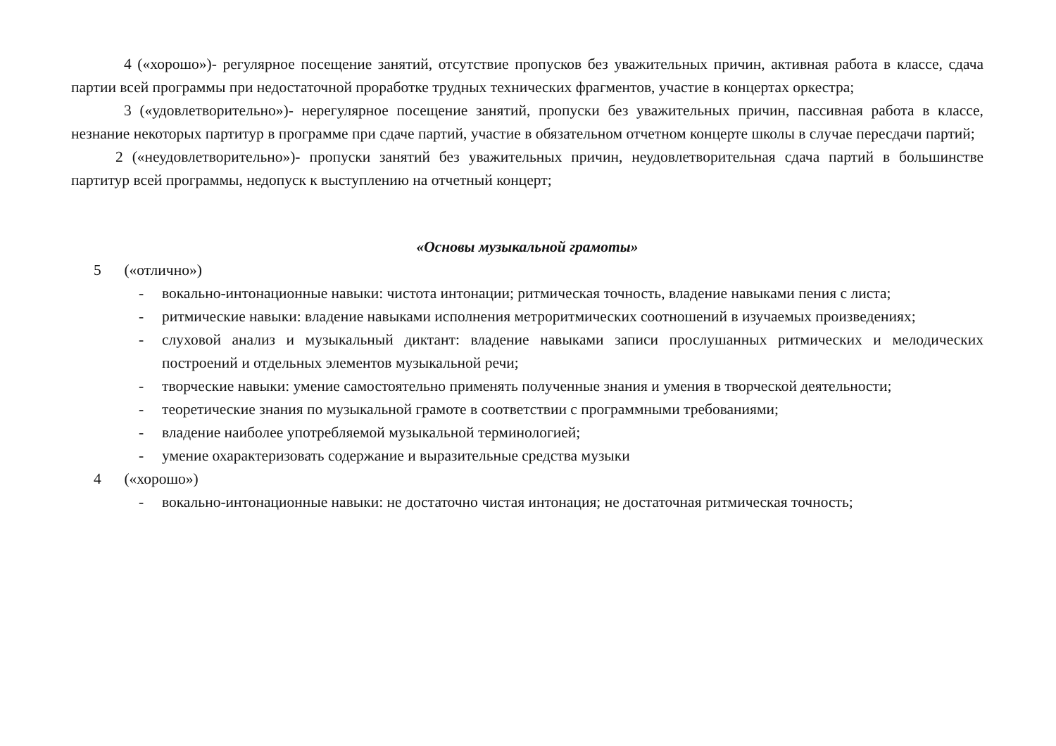4 («хорошо»)- регулярное посещение занятий, отсутствие пропусков без уважительных причин, активная работа в классе, сдача партии всей программы при недостаточной проработке трудных технических фрагментов, участие в концертах оркестра;
3 («удовлетворительно»)- нерегулярное посещение занятий, пропуски без уважительных причин, пассивная работа в классе, незнание некоторых партитур в программе при сдаче партий, участие в обязательном отчетном концерте школы в случае пересдачи партий;
2 («неудовлетворительно»)- пропуски занятий без уважительных причин, неудовлетворительная сдача партий в большинстве партитур всей программы, недопуск к выступлению на отчетный концерт;
«Основы музыкальной грамоты»
5 («отлично»)
- вокально-интонационные навыки: чистота интонации; ритмическая точность, владение навыками пения с листа;
- ритмические навыки: владение навыками исполнения метроритмических соотношений в изучаемых произведениях;
- слуховой анализ и музыкальный диктант: владение навыками записи прослушанных ритмических и мелодических построений и отдельных элементов музыкальной речи;
- творческие навыки: умение самостоятельно применять полученные знания и умения в творческой деятельности;
- теоретические знания по музыкальной грамоте в соответствии с программными требованиями;
- владение наиболее употребляемой музыкальной терминологией;
- умение охарактеризовать содержание и выразительные средства музыки
4 («хорошо»)
- вокально-интонационные навыки: не достаточно чистая интонация; не достаточная ритмическая точность;